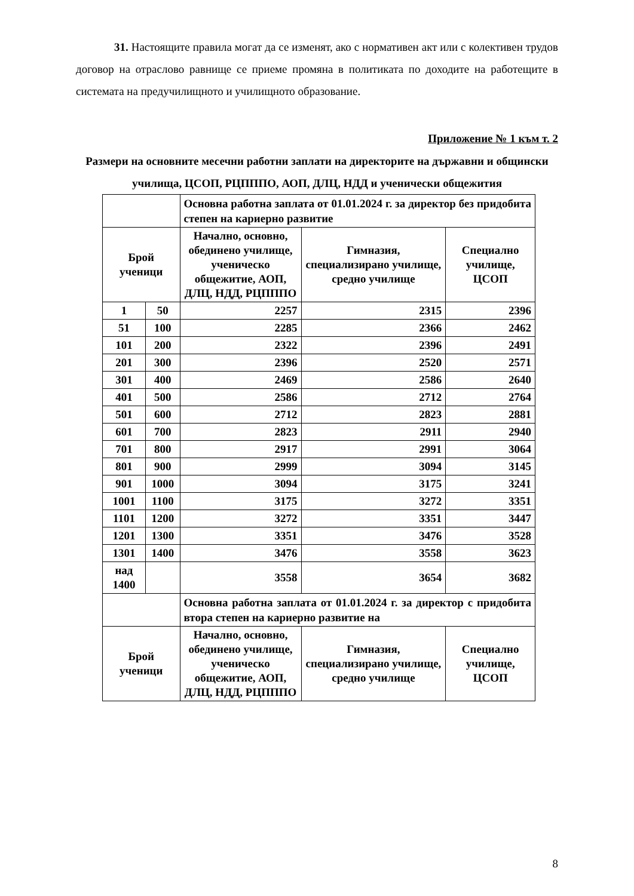31. Настоящите правила могат да се изменят, ако с нормативен акт или с колективен трудов договор на отраслово равнище се приеме промяна в политиката по доходите на работещите в системата на предучилищното и училищното образование.
Приложение № 1 към т. 2
Размери на основните месечни работни заплати на директорите на държавни и общински училища, ЦСОП, РЦПППО, АОП, ДЛЦ, НДД и ученически общежития
| | | Основна работна заплата от 01.01.2024 г. за директор без придобита степен на кариерно развитие | | |
| Брой ученици | | Начално, основно, обединено училище, ученическо общежитие, АОП, ДЛЦ, НДД, РЦПППО | Гимназия, специализирано училище, средно училище | Специално училище, ЦСОП |
| 1 | 50 | 2257 | 2315 | 2396 |
| 51 | 100 | 2285 | 2366 | 2462 |
| 101 | 200 | 2322 | 2396 | 2491 |
| 201 | 300 | 2396 | 2520 | 2571 |
| 301 | 400 | 2469 | 2586 | 2640 |
| 401 | 500 | 2586 | 2712 | 2764 |
| 501 | 600 | 2712 | 2823 | 2881 |
| 601 | 700 | 2823 | 2911 | 2940 |
| 701 | 800 | 2917 | 2991 | 3064 |
| 801 | 900 | 2999 | 3094 | 3145 |
| 901 | 1000 | 3094 | 3175 | 3241 |
| 1001 | 1100 | 3175 | 3272 | 3351 |
| 1101 | 1200 | 3272 | 3351 | 3447 |
| 1201 | 1300 | 3351 | 3476 | 3528 |
| 1301 | 1400 | 3476 | 3558 | 3623 |
| над 1400 | | 3558 | 3654 | 3682 |
| | | Основна работна заплата от 01.01.2024 г. за директор с придобита втора степен на кариерно развитие на | | |
| Брой ученици | | Начално, основно, обединено училище, ученическо общежитие, АОП, ДЛЦ, НДД, РЦПППО | Гимназия, специализирано училище, средно училище | Специално училище, ЦСОП |
8